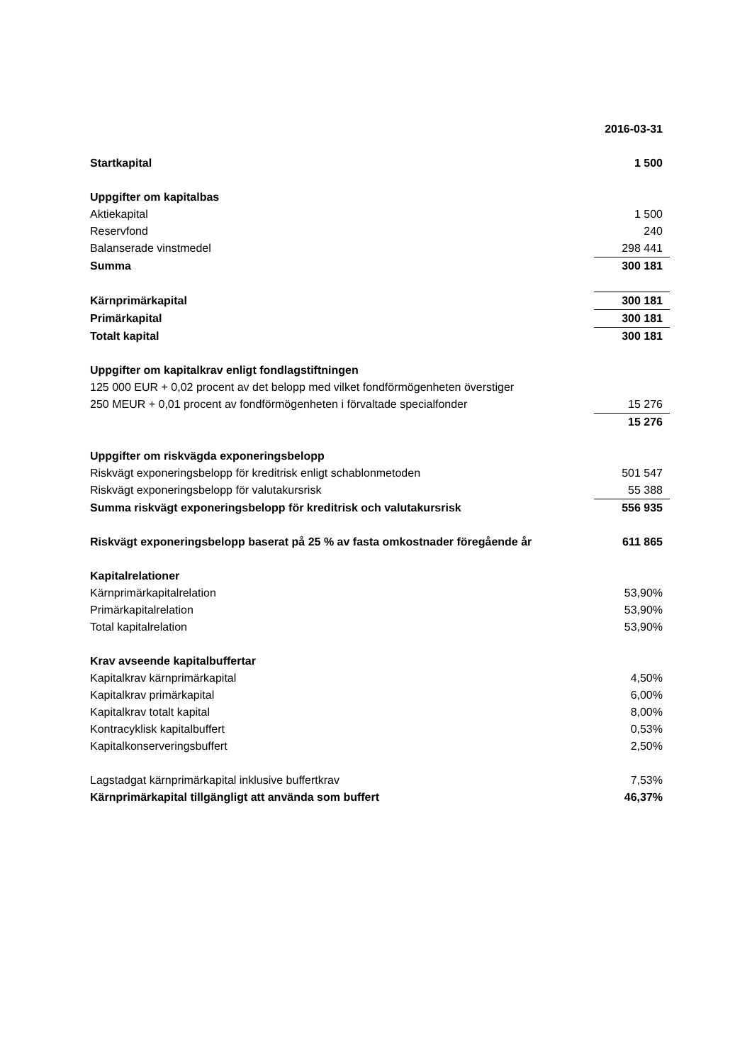| | 2016-03-31 |
| Startkapital | 1 500 |
| Uppgifter om kapitalbas | |
| Aktiekapital | 1 500 |
| Reservfond | 240 |
| Balanserade vinstmedel | 298 441 |
| Summa | 300 181 |
| Kärnprimärkapital | 300 181 |
| Primärkapital | 300 181 |
| Totalt kapital | 300 181 |
| Uppgifter om kapitalkrav enligt fondlagstiftningen | |
| 125 000 EUR + 0,02 procent av det belopp med vilket fondförmögenheten överstiger | |
| 250 MEUR + 0,01 procent av fondförmögenheten i förvaltade specialfonder | 15 276 |
| | 15 276 |
| Uppgifter om riskvägda exponeringsbelopp | |
| Riskvägt exponeringsbelopp för kreditrisk enligt schablonmetoden | 501 547 |
| Riskvägt exponeringsbelopp för valutakursrisk | 55 388 |
| Summa riskvägt exponeringsbelopp för kreditrisk och valutakursrisk | 556 935 |
| Riskvägt exponeringsbelopp baserat på 25 % av fasta omkostnader föregående år | 611 865 |
| Kapitalrelationer | |
| Kärnprimärkapitalrelation | 53,90% |
| Primärkapitalrelation | 53,90% |
| Total kapitalrelation | 53,90% |
| Krav avseende kapitalbuffertar | |
| Kapitalkrav kärnprimärkapital | 4,50% |
| Kapitalkrav primärkapital | 6,00% |
| Kapitalkrav totalt kapital | 8,00% |
| Kontracyklisk kapitalbuffert | 0,53% |
| Kapitalkonserveringsbuffert | 2,50% |
| Lagstadgat kärnprimärkapital inklusive buffertkrav | 7,53% |
| Kärnprimärkapital tillgängligt att använda som buffert | 46,37% |